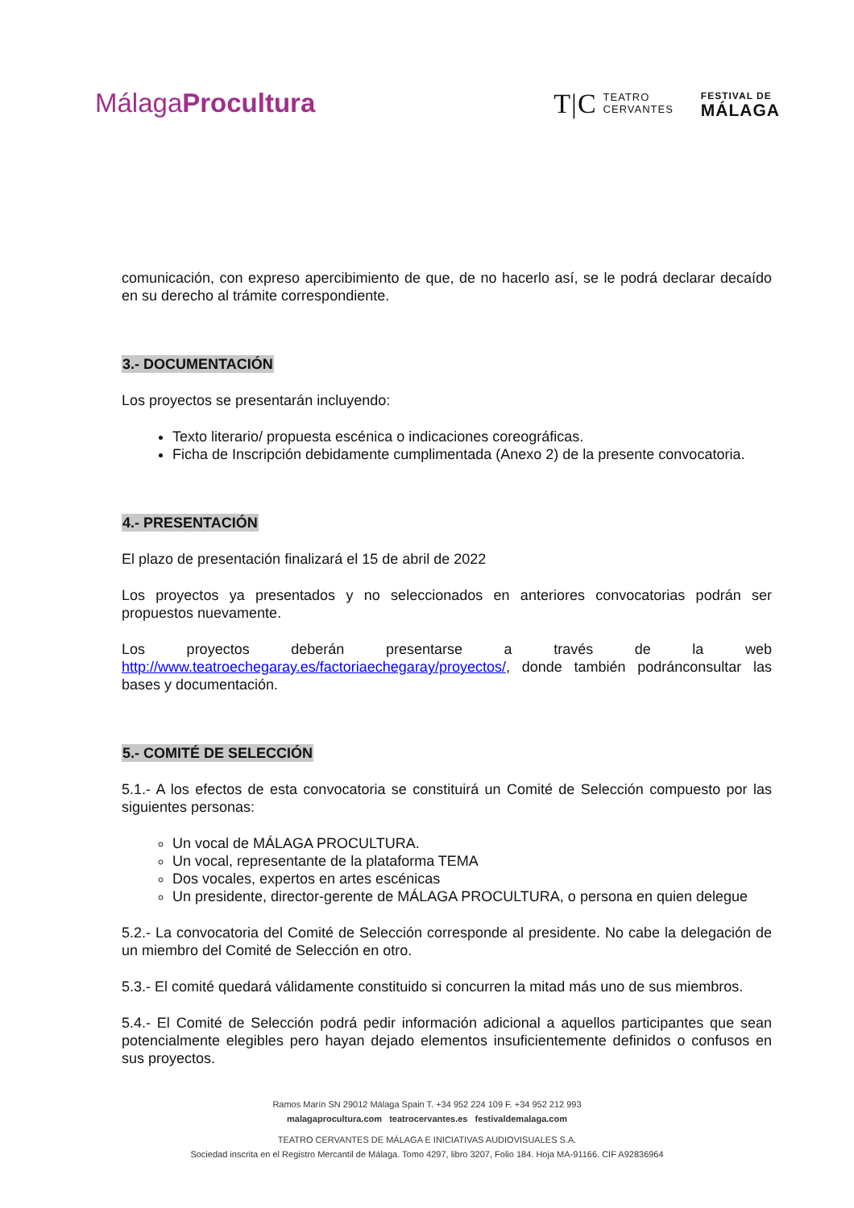MálagaProcultura
T|C TEATRO
CERVANTES
FESTIVAL DE
MÁLAGA
comunicación, con expreso apercibimiento de que, de no hacerlo así, se le podrá declarar decaído en su derecho al trámite correspondiente.
3.- DOCUMENTACIÓN
Los proyectos se presentarán incluyendo:
Texto literario/ propuesta escénica o indicaciones coreográficas.
Ficha de Inscripción debidamente cumplimentada (Anexo 2) de la presente convocatoria.
4.- PRESENTACIÓN
El plazo de presentación finalizará el 15 de abril de 2022
Los proyectos ya presentados y no seleccionados en anteriores convocatorias podrán ser propuestos nuevamente.
Los proyectos deberán presentarse a través de la web http://www.teatroechegaray.es/factoriaechegaray/proyectos/, donde también podránconsultar las bases y documentación.
5.- COMITÉ DE SELECCIÓN
5.1.- A los efectos de esta convocatoria se constituirá un Comité de Selección compuesto por las siguientes personas:
Un vocal de MÁLAGA PROCULTURA.
Un vocal, representante de la plataforma TEMA
Dos vocales, expertos en artes escénicas
Un presidente, director-gerente de MÁLAGA PROCULTURA, o persona en quien delegue
5.2.- La convocatoria del Comité de Selección corresponde al presidente. No cabe la delegación de un miembro del Comité de Selección en otro.
5.3.- El comité quedará válidamente constituido si concurren la mitad más uno de sus miembros.
5.4.- El Comité de Selección podrá pedir información adicional a aquellos participantes que sean potencialmente elegibles pero hayan dejado elementos insuficientemente definidos o confusos en sus proyectos.
Ramos Marín SN 29012 Málaga Spain T. +34 952 224 109 F. +34 952 212 993
malagaprocultura.com teatrocervantes.es festivaldemalaga.com
TEATRO CERVANTES DE MÁLAGA E INICIATIVAS AUDIOVISUALES S.A.
Sociedad inscrita en el Registro Mercantil de Málaga. Tomo 4297, libro 3207, Folio 184. Hoja MA-91166. CIF A92836964